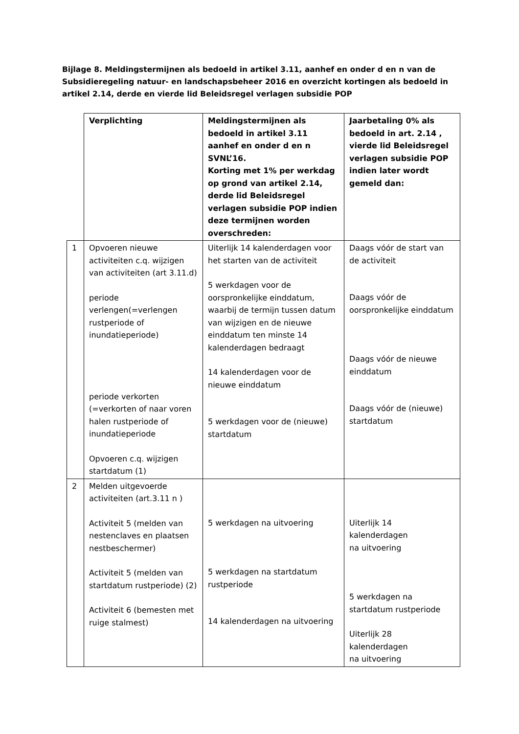Bijlage 8. Meldingstermijnen als bedoeld in artikel 3.11, aanhef en onder d en n van de Subsidieregeling natuur- en landschapsbeheer 2016 en overzicht kortingen als bedoeld in artikel 2.14, derde en vierde lid Beleidsregel verlagen subsidie POP
| | Verplichting | Meldingstermijnen als bedoeld in artikel 3.11 aanhef en onder d en n SVNL’16. Korting met 1% per werkdag op grond van artikel 2.14, derde lid Beleidsregel verlagen subsidie POP indien deze termijnen worden overschreden: | Jaarbetaling 0% als bedoeld in art. 2.14 , vierde lid Beleidsregel verlagen subsidie POP indien later wordt gemeld dan: |
| --- | --- | --- | --- |
| 1 | Opvoeren nieuwe activiteiten c.q. wijzigen van activiteiten (art 3.11.d) periode verlengen(=verlengen rustperiode of inundatieperiode) periode verkorten (=verkorten of naar voren halen rustperiode of inundatieperiode Opvoeren c.q. wijzigen startdatum (1) | Uiterlijk 14 kalenderdagen voor het starten van de activiteit 5 werkdagen voor de oorspronkelijke einddatum, waarbij de termijn tussen datum van wijzigen en de nieuwe einddatum ten minste 14 kalenderdagen bedraagt 14 kalenderdagen voor de nieuwe einddatum 5 werkdagen voor de (nieuwe) startdatum | Daags vóór de start van de activiteit Daags vóór de oorspronkelijke einddatum Daags vóór de nieuwe einddatum Daags vóór de (nieuwe) startdatum |
| 2 | Melden uitgevoerde activiteiten (art.3.11 n ) Activiteit 5 (melden van nestenclaves en plaatsen nestbeschermer) Activiteit 5 (melden van startdatum rustperiode) (2) Activiteit 6 (bemesten met ruige stalmest) | 5 werkdagen na uitvoering 5 werkdagen na startdatum rustperiode 14 kalenderdagen na uitvoering | Uiterlijk 14 kalenderdagen na uitvoering 5 werkdagen na startdatum rustperiode Uiterlijk 28 kalenderdagen na uitvoering |